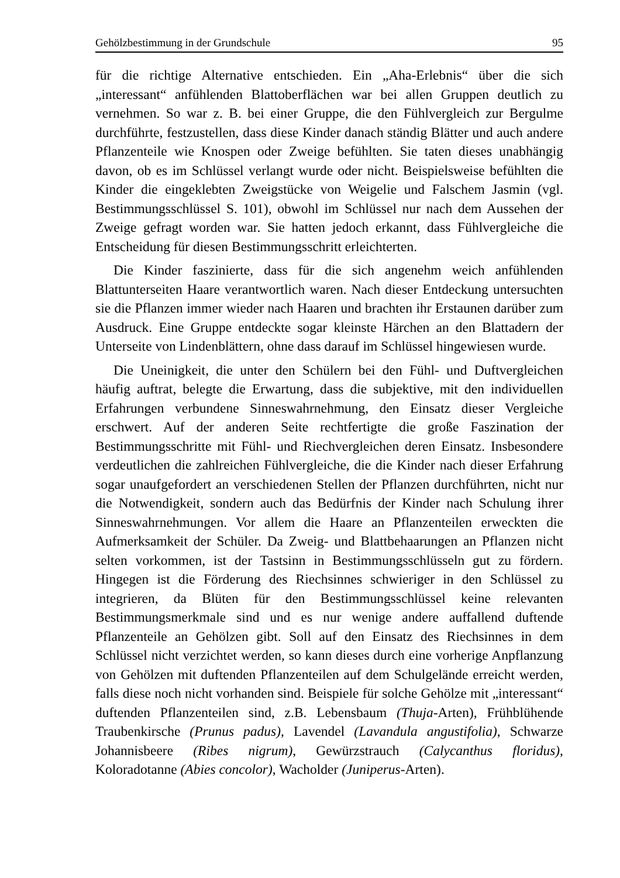Gehölzbestimmung in der Grundschule 95
für die richtige Alternative entschieden. Ein „Aha-Erlebnis“ über die sich „interessant“ anfühlenden Blattoberflächen war bei allen Gruppen deutlich zu vernehmen. So war z. B. bei einer Gruppe, die den Fühlvergleich zur Bergulme durchführte, festzustellen, dass diese Kinder danach ständig Blätter und auch andere Pflanzenteile wie Knospen oder Zweige befühlten. Sie taten dieses unabhängig davon, ob es im Schlüssel verlangt wurde oder nicht. Beispielsweise befühlten die Kinder die eingeklebten Zweigstücke von Weigelie und Falschem Jasmin (vgl. Bestimmungsschlüssel S. 101), obwohl im Schlüssel nur nach dem Aussehen der Zweige gefragt worden war. Sie hatten jedoch erkannt, dass Fühlvergleiche die Entscheidung für diesen Bestimmungsschritt erleichterten.
Die Kinder faszinierte, dass für die sich angenehm weich anfühlenden Blattunterseiten Haare verantwortlich waren. Nach dieser Entdeckung untersuchten sie die Pflanzen immer wieder nach Haaren und brachten ihr Erstaunen darüber zum Ausdruck. Eine Gruppe entdeckte sogar kleinste Härchen an den Blattadern der Unterseite von Lindenblättern, ohne dass darauf im Schlüssel hingewiesen wurde.
Die Uneinigkeit, die unter den Schülern bei den Fühl- und Duftvergleichen häufig auftrat, belegte die Erwartung, dass die subjektive, mit den individuellen Erfahrungen verbundene Sinneswahrnehmung, den Einsatz dieser Vergleiche erschwert. Auf der anderen Seite rechtfertigte die große Faszination der Bestimmungsschritte mit Fühl- und Riechvergleichen deren Einsatz. Insbesondere verdeutlichen die zahlreichen Fühlvergleiche, die die Kinder nach dieser Erfahrung sogar unaufgefordert an verschiedenen Stellen der Pflanzen durchführten, nicht nur die Notwendigkeit, sondern auch das Bedürfnis der Kinder nach Schulung ihrer Sinneswahrnehmungen. Vor allem die Haare an Pflanzenteilen erweckten die Aufmerksamkeit der Schüler. Da Zweig- und Blattbehaarungen an Pflanzen nicht selten vorkommen, ist der Tastsinn in Bestimmungsschlüsseln gut zu fördern. Hingegen ist die Förderung des Riechsinnes schwieriger in den Schlüssel zu integrieren, da Blüten für den Bestimmungsschlüssel keine relevanten Bestimmungsmerkmale sind und es nur wenige andere auffallend duftende Pflanzenteile an Gehölzen gibt. Soll auf den Einsatz des Riechsinnes in dem Schlüssel nicht verzichtet werden, so kann dieses durch eine vorherige Anpflanzung von Gehölzen mit duftenden Pflanzenteilen auf dem Schulgelände erreicht werden, falls diese noch nicht vorhanden sind. Beispiele für solche Gehölze mit „interessant“ duftenden Pflanzenteilen sind, z.B. Lebensbaum (Thuja-Arten), Frühblühende Traubenkirsche (Prunus padus), Lavendel (Lavandula angustifolia), Schwarze Johannisbeere (Ribes nigrum), Gewürzstrauch (Calycanthus floridus), Koloradotanne (Abies concolor), Wacholder (Juniperus-Arten).